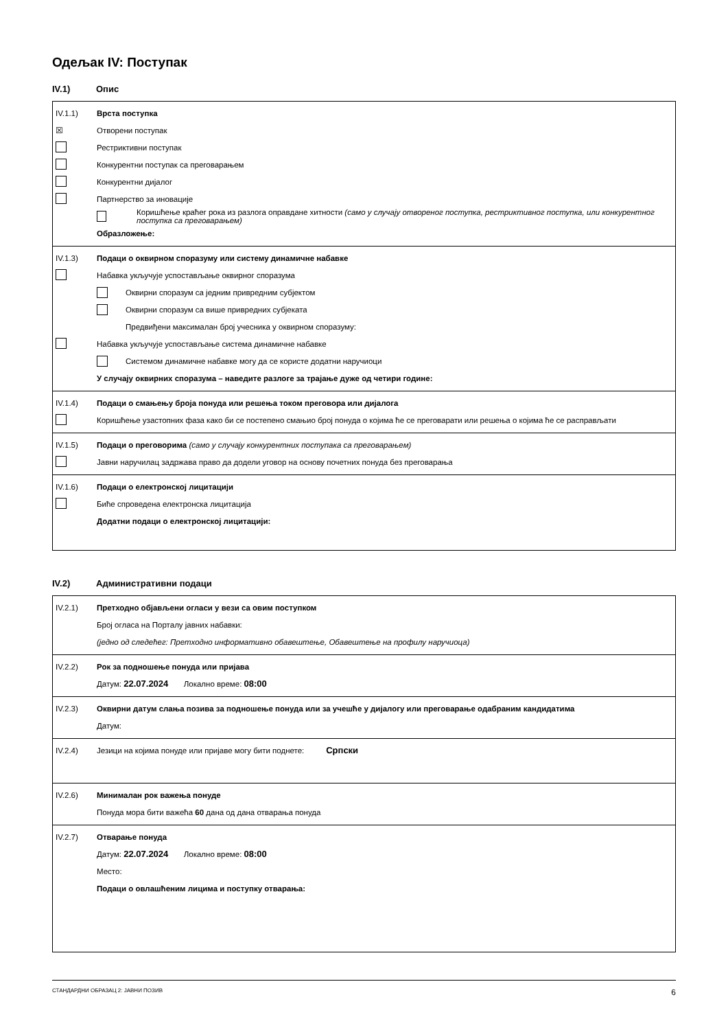Одељак IV: Поступак
IV.1) Опис
IV.1.1) Врста поступка
☒ Отворени поступак
Рестриктивни поступак
Конкурентни поступак са преговарањем
Конкурентни дијалог
Партнерство за иновације
Коришћење краћег рока из разлога оправдане хитности (само у случају отвореног поступка, рестриктивног поступка, или конкурентног поступка са преговарањем)
Образложење:
IV.1.3)
Подаци о оквирном споразуму или систему динамичне набавке
Набавка укључује успостављање оквирног споразума
Оквирни споразум са једним привредним субјектом
Оквирни споразум са више привредних субјеката
Предвиђени максималан број учесника у оквирном споразуму:
Набавка укључује успостављање система динамичне набавке
Системом динамичне набавке могу да се користе додатни наручиоци
У случају оквирних споразума – наведите разлоге за трајање дуже од четири године:
IV.1.4)
Подаци о смањењу броја понуда или решења током преговора или дијалога
Коришћење узастопних фаза како би се постепено смањио број понуда о којима ће се преговарати или решења о којима ће се расправљати
IV.1.5)
Подаци о преговорима (само у случају конкурентних поступака са преговарањем)
Јавни наручилац задржава право да додели уговор на основу почетних понуда без преговарања
IV.1.6)
Подаци о електронској лицитацији
Биће спроведена електронска лицитација
Додатни подаци о електронској лицитацији:
IV.2) Административни подаци
IV.2.1)
Претходно објављени огласи у вези са овим поступком
Број огласа на Порталу јавних набавки:
(једно од следећег: Претходно информативно обавештење, Обавештење на профилу наручиоца)
IV.2.2)
Рок за подношење понуда или пријава
Датум: 22.07.2024 Локално време: 08:00
IV.2.3)
Оквирни датум слања позива за подношење понуда или за учешће у дијалогу или преговарање одабраним кандидатима
Датум:
IV.2.4)
Језици на којима понуде или пријаве могу бити поднете: Српски
IV.2.6) Минималан рок важења понуде
Понуда мора бити важећа 60 дана од дана отварања понуда
IV.2.7) Отварање понуда
Датум: 22.07.2024 Локално време: 08:00
Место:
Подаци о овлашћеним лицима и поступку отварања:
СТАНДАРДНИ ОБРАЗАЦ 2: ЈАВНИ ПОЗИВ 6